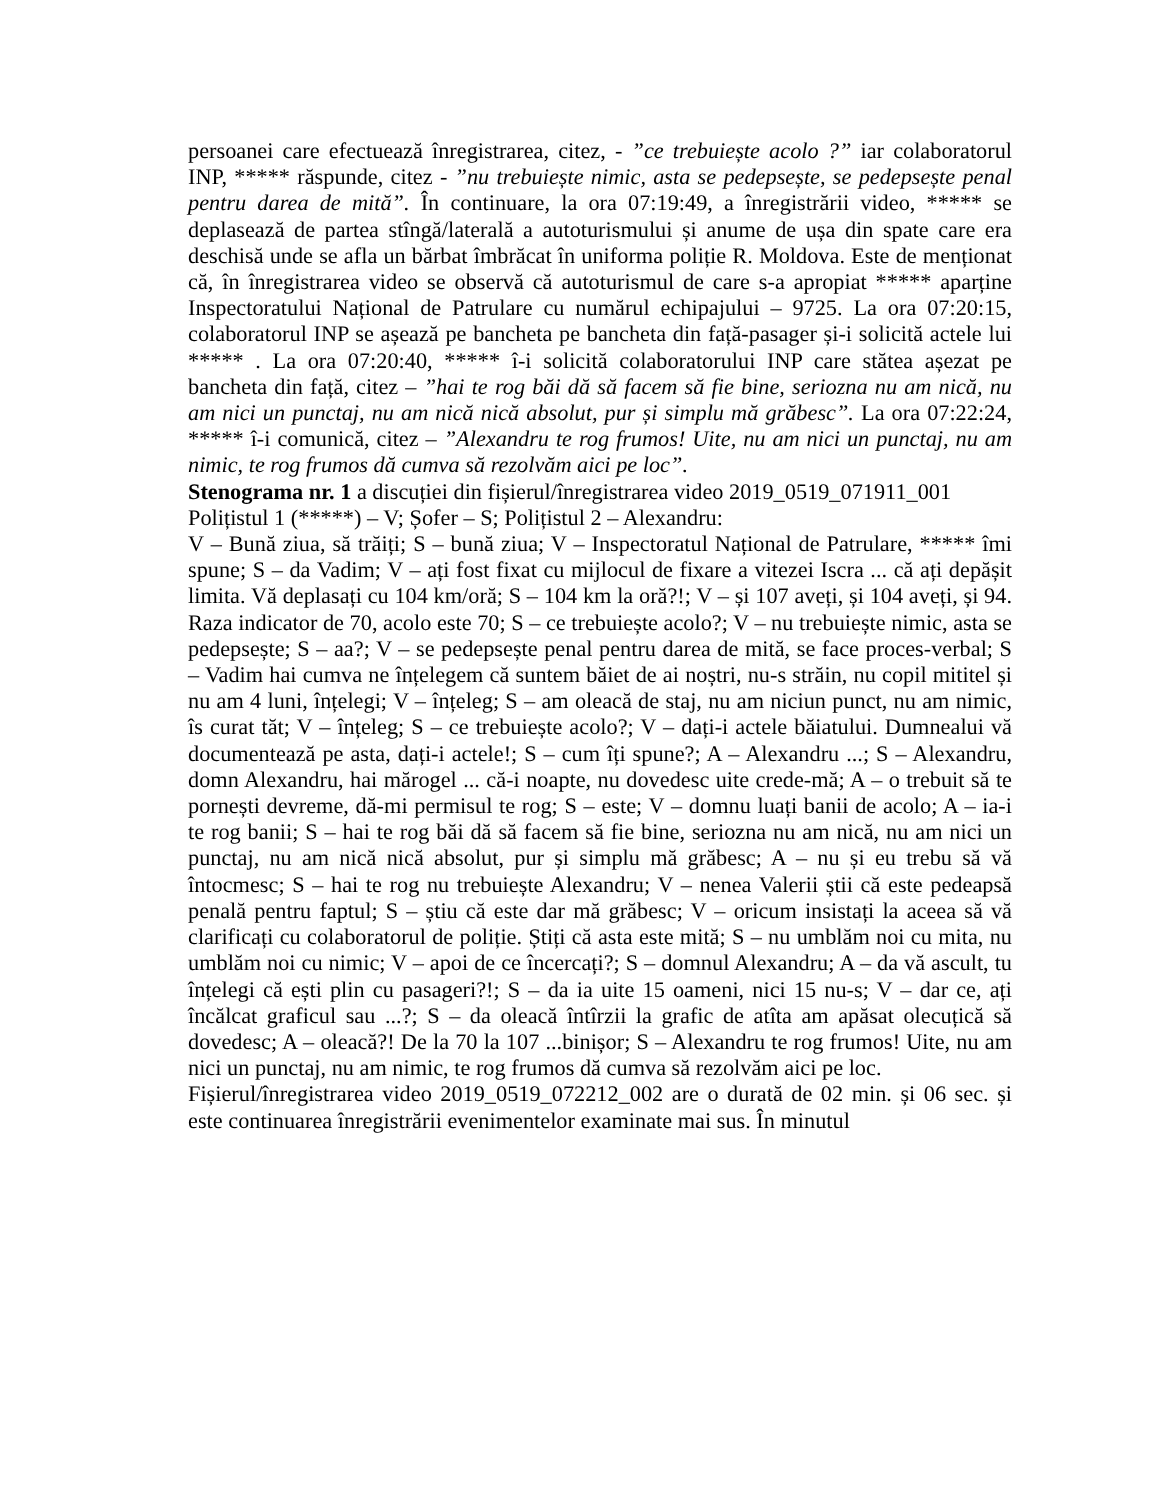persoanei care efectuează înregistrarea, citez, - ”ce trebuiește acolo ?” iar colaboratorul INP, ***** răspunde, citez - ”nu trebuiește nimic, asta se pedepsește, se pedepsește penal pentru darea de mită”. În continuare, la ora 07:19:49, a înregistrării video, ***** se deplasează de partea stîngă/laterală a autoturismului și anume de ușa din spate care era deschisă unde se afla un bărbat îmbrăcat în uniforma poliție R. Moldova. Este de menționat că, în înregistrarea video se observă că autoturismul de care s-a apropiat ***** aparține Inspectoratului Național de Patrulare cu numărul echipajului – 9725. La ora 07:20:15, colaboratorul INP se așează pe bancheta pe bancheta din față-pasager și-i solicită actele lui ***** . La ora 07:20:40, ***** î-i solicită colaboratorului INP care stătea așezat pe bancheta din față, citez – ”hai te rog băi dă să facem să fie bine, seriozna nu am nică, nu am nici un punctaj, nu am nică nică absolut, pur și simplu mă grăbesc”. La ora 07:22:24, ***** î-i comunică, citez – ”Alexandru te rog frumos! Uite, nu am nici un punctaj, nu am nimic, te rog frumos dă cumva să rezolvăm aici pe loc”.
Stenograma nr. 1 a discuției din fișierul/înregistrarea video 2019_0519_071911_001
Polițistul 1 (*****) – V; Șofer – S; Polițistul 2 – Alexandru:
V – Bună ziua, să trăiți; S – bună ziua; V – Inspectoratul Național de Patrulare, ***** îmi spune; S – da Vadim; V – ați fost fixat cu mijlocul de fixare a vitezei Iscra ... că ați depășit limita. Vă deplasați cu 104 km/oră; S – 104 km la oră?!; V – și 107 aveți, și 104 aveți, și 94. Raza indicator de 70, acolo este 70; S – ce trebuiește acolo?; V – nu trebuiește nimic, asta se pedepsește; S – aa?; V – se pedepsește penal pentru darea de mită, se face proces-verbal; S – Vadim hai cumva ne înțelegem că suntem băiet de ai noștri, nu-s străin, nu copil mititel și nu am 4 luni, înțelegi; V – înțeleg; S – am oleacă de staj, nu am niciun punct, nu am nimic, îs curat tăt; V – înțeleg; S – ce trebuiește acolo?; V – dați-i actele băiatului. Dumnealui vă documentează pe asta, dați-i actele!; S – cum îți spune?; A – Alexandru ...; S – Alexandru, domn Alexandru, hai mărogel ... că-i noapte, nu dovedesc uite crede-mă; A – o trebuit să te pornești devreme, dă-mi permisul te rog; S – este; V – domnu luați banii de acolo; A – ia-i te rog banii; S – hai te rog băi dă să facem să fie bine, seriozna nu am nică, nu am nici un punctaj, nu am nică nică absolut, pur și simplu mă grăbesc; A – nu și eu trebu să vă întocmesc; S – hai te rog nu trebuiește Alexandru; V – nenea Valerii știi că este pedeapsă penală pentru faptul; S – știu că este dar mă grăbesc; V – oricum insistați la aceea să vă clarificați cu colaboratorul de poliție. Știți că asta este mită; S – nu umblăm noi cu mita, nu umblăm noi cu nimic; V – apoi de ce încercați?; S – domnul Alexandru; A – da vă ascult, tu înțelegi că ești plin cu pasageri?!; S – da ia uite 15 oameni, nici 15 nu-s; V – dar ce, ați încălcat graficul sau ...?; S – da oleacă întîrzii la grafic de atîta am apăsat olecuțică să dovedesc; A – oleacă?! De la 70 la 107 ...binișor; S – Alexandru te rog frumos! Uite, nu am nici un punctaj, nu am nimic, te rog frumos dă cumva să rezolvăm aici pe loc.
Fișierul/înregistrarea video 2019_0519_072212_002 are o durată de 02 min. și 06 sec. și este continuarea înregistrării evenimentelor examinate mai sus. În minutul